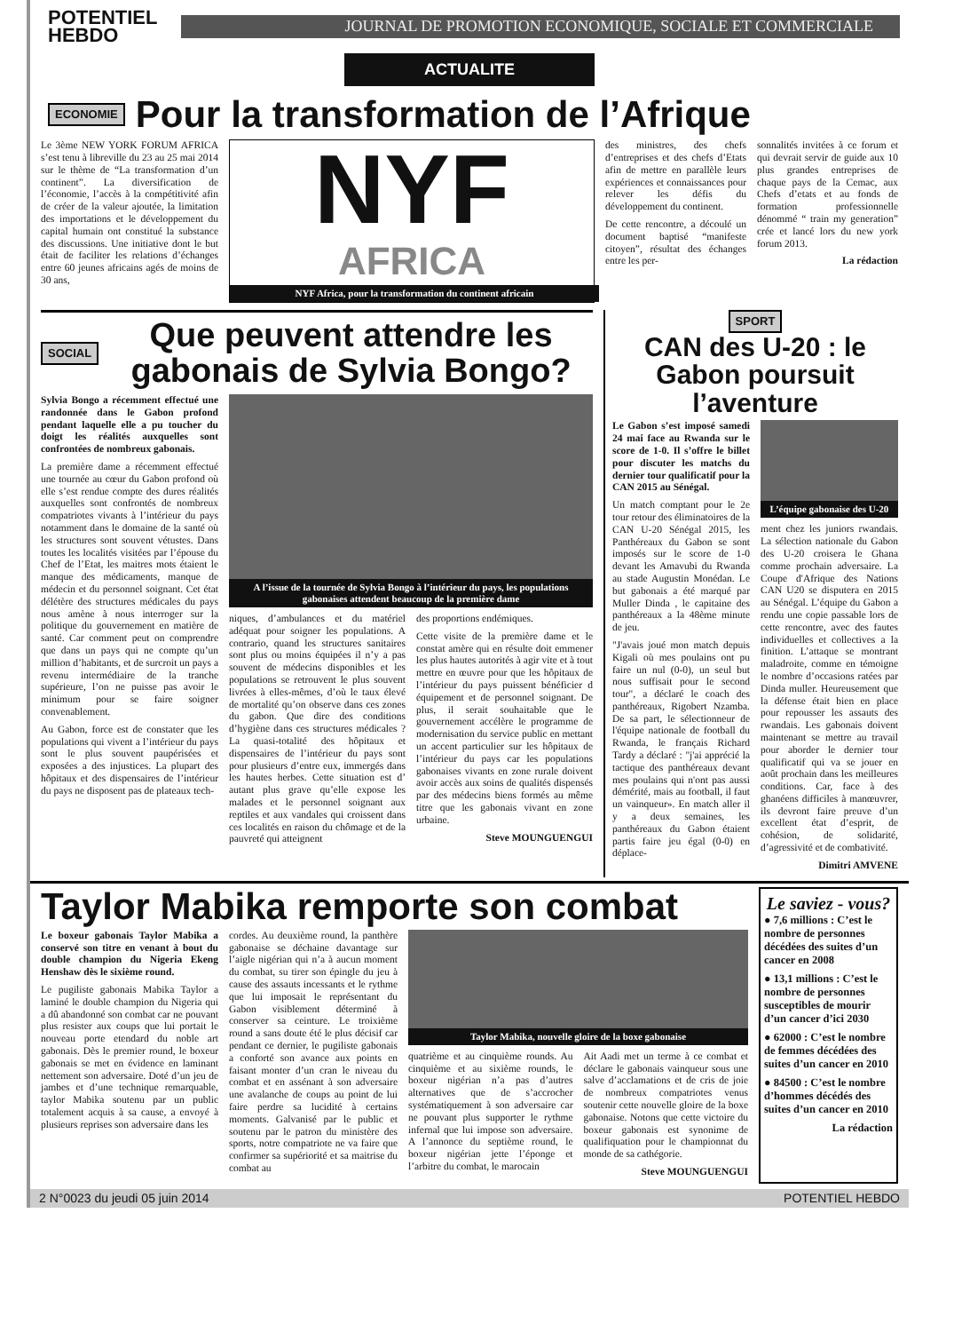POTENTIEL
HEBDO
JOURNAL DE PROMOTION ECONOMIQUE, SOCIALE ET COMMERCIALE
ACTUALITE
ECONOMIE
Pour la transformation de l’Afrique
Le 3ème NEW YORK FORUM AFRICA s’est tenu à libreville du 23 au 25 mai 2014 sur le thème de “La transformation d’un continent”. La diversification de l’économie, l’accès à la compétitivité afin de créer de la valeur ajoutée, la limitation des importations et le développement du capital humain ont constitué la substance des discussions. Une initiative dont le but était de faciliter les relations d’échanges entre 60 jeunes africains agés de moins de 30 ans,
NYF
AFRICA
NYF Africa, pour la transformation du continent africain
des ministres, des chefs d’entreprises et des chefs d’Etats afin de mettre en parallèle leurs expériences et connaissances pour relever les défis du développement du continent.
De cette rencontre, a découlé un document baptisé “manifeste citoyen”, résultat des échanges entre les per-
sonnalités invitées à ce forum et qui devrait servir de guide aux 10 plus grandes entreprises de chaque pays de la Cemac, aux Chefs d’etats et au fonds de formation professionnelle dénommé “ train my generation” crée et lancé lors du new york forum 2013.
La rédaction
SOCIAL
Que peuvent attendre les gabonais de Sylvia Bongo?
Sylvia Bongo a récemment effectué une randonnée dans le Gabon profond pendant laquelle elle a pu toucher du doigt les réalités auxquelles sont confrontées de nombreux gabonais.
La première dame a récemment effectué une tournée au cœur du Gabon profond où elle s’est rendue compte des dures réalités auxquelles sont confrontés de nombreux compatriotes vivants à l’intérieur du pays notamment dans le domaine de la santé où les structures sont souvent vétustes. Dans toutes les localités visitées par l’épouse du Chef de l’Etat, les maitres mots étaient le manque des médicaments, manque de médecin et du personnel soignant. Cet état délétère des structures médicales du pays nous amène à nous interroger sur la politique du gouvernement en matière de santé. Car comment peut on comprendre que dans un pays qui ne compte qu’un million d’habitants, et de surcroit un pays a revenu intermédiaire de la tranche supérieure, l’on ne puisse pas avoir le minimum pour se faire soigner convenablement.
Au Gabon, force est de constater que les populations qui vivent a l’intérieur du pays sont le plus souvent paupérisées et exposées a des injustices. La plupart des hôpitaux et des dispensaires de l’intérieur du pays ne disposent pas de plateaux tech-
A l’issue de la tournée de Sylvia Bongo à l’intérieur du pays, les populations gabonaises attendent beaucoup de la première dame
niques, d’ambulances et du matériel adéquat pour soigner les populations. A contrario, quand les structures sanitaires sont plus ou moins équipées il n’y a pas souvent de médecins disponibles et les populations se retrouvent le plus souvent livrées à elles-mêmes, d’où le taux élevé de mortalité qu’on observe dans ces zones du gabon. Que dire des conditions d’hygiène dans ces structures médicales ? La quasi-totalité des hôpitaux et dispensaires de l’intérieur du pays sont pour plusieurs d’entre eux, immergés dans les hautes herbes. Cette situation est d’ autant plus grave qu’elle expose les malades et le personnel soignant aux reptiles et aux vandales qui croissent dans ces localités en raison du chômage et de la pauvreté qui atteignent
des proportions endémiques.
Cette visite de la première dame et le constat amère qui en résulte doit emmener les plus hautes autorités à agir vite et à tout mettre en œuvre pour que les hôpitaux de l’intérieur du pays puissent bénéficier d équipement et de personnel soignant. De plus, il serait souhaitable que le gouvernement accélère le programme de modernisation du service public en mettant un accent particulier sur les hôpitaux de l’intérieur du pays car les populations gabonaises vivants en zone rurale doivent avoir accès aux soins de qualités dispensés par des médecins biens formés au même titre que les gabonais vivant en zone urbaine.
Steve MOUNGUENGUI
SPORT
CAN des U-20 : le Gabon poursuit l’aventure
Le Gabon s’est imposé samedi 24 mai face au Rwanda sur le score de 1-0. Il s’offre le billet pour discuter les matchs du dernier tour qualificatif pour la CAN 2015 au Sénégal.
Un match comptant pour le 2e tour retour des éliminatoires de la CAN U-20 Sénégal 2015, les Panthéreaux du Gabon se sont imposés sur le score de 1-0 devant les Amavubi du Rwanda au stade Augustin Monédan. Le but gabonais a été marqué par Muller Dinda , le capitaine des panthéreaux a la 48ème minute de jeu.
"J'avais joué mon match depuis Kigali où mes poulains ont pu faire un nul (0-0), un seul but nous suffisait pour le second tour", a déclaré le coach des panthéreaux, Rigobert Nzamba. De sa part, le sélectionneur de l'équipe nationale de football du Rwanda, le français Richard Tardy a déclaré : "j'ai apprécié la tactique des panthéreaux devant mes poulains qui n'ont pas aussi démérité, mais au football, il faut un vainqueur». En match aller il y a deux semaines, les panthéreaux du Gabon étaient partis faire jeu égal (0-0) en déplace-
L’équipe gabonaise des U-20
ment chez les juniors rwandais. La sélection nationale du Gabon des U-20 croisera le Ghana comme prochain adversaire. La Coupe d'Afrique des Nations CAN U20 se disputera en 2015 au Sénégal. L’équipe du Gabon a rendu une copie passable lors de cette rencontre, avec des fautes individuelles et collectives a la finition. L’attaque se montrant maladroite, comme en témoigne le nombre d’occasions ratées par Dinda muller. Heureusement que la défense était bien en place pour repousser les assauts des rwandais. Les gabonais doivent maintenant se mettre au travail pour aborder le dernier tour qualificatif qui va se jouer en août prochain dans les meilleures conditions. Car, face à des ghanéens difficiles à manœuvrer, ils devront faire preuve d’un excellent état d’esprit, de cohésion, de solidarité, d’agressivité et de combativité.
Dimitri AMVENE
Taylor Mabika remporte son combat
Le boxeur gabonais Taylor Mabika a conservé son titre en venant à bout du double champion du Nigeria Ekeng Henshaw dès le sixième round.
Le pugiliste gabonais Mabika Taylor a laminé le double champion du Nigeria qui a dû abandonné son combat car ne pouvant plus resister aux coups que lui portait le nouveau porte etendard du noble art gabonais. Dès le premier round, le boxeur gabonais se met en évidence en laminant nettement son adversaire. Doté d’un jeu de jambes et d’une technique remarquable, taylor Mabika soutenu par un public totalement acquis à sa cause, a envoyé à plusieurs reprises son adversaire dans les
cordes. Au deuxième round, la panthère gabonaise se déchaine davantage sur l’aigle nigérian qui n’a à aucun moment du combat, su tirer son épingle du jeu à cause des assauts incessants et le rythme que lui imposait le représentant du Gabon visiblement déterminé à conserver sa ceinture. Le troixième round a sans doute été le plus décisif car pendant ce dernier, le pugiliste gabonais a conforté son avance aux points en faisant monter d’un cran le niveau du combat et en assénant à son adversaire une avalanche de coups au point de lui faire perdre sa lucidité à certains moments. Galvanisé par le public et soutenu par le patron du ministère des sports, notre compatriote ne va faire que confirmer sa supériorité et sa maitrise du combat au
Taylor Mabika, nouvelle gloire de la boxe gabonaise
quatrième et au cinquième rounds. Au cinquième et au sixième rounds, le boxeur nigérian n’a pas d’autres alternatives que de s’accrocher systématiquement à son adversaire car ne pouvant plus supporter le rythme infernal que lui impose son adversaire. A l’annonce du septième round, le boxeur nigérian jette l’éponge et l’arbitre du combat, le marocain
Ait Aadi met un terme à ce combat et déclare le gabonais vainqueur sous une salve d’acclamations et de cris de joie de nombreux compatriotes venus soutenir cette nouvelle gloire de la boxe gabonaise. Notons que cette victoire du boxeur gabonais est synonime de qualifiquation pour le championnat du monde de sa cathégorie.
Steve MOUNGUENGUI
Le saviez - vous?
● 7,6 millions : C’est le nombre de personnes décédées des suites d’un cancer en 2008
● 13,1 millions : C’est le nombre de personnes susceptibles de mourir d’un cancer d’ici 2030
● 62000 : C’est le nombre de femmes décédées des suites d’un cancer en 2010
● 84500 : C’est le nombre d’hommes décédés des suites d’un cancer en 2010
La rédaction
2 N°0023 du jeudi 05 juin 2014 POTENTIEL HEBDO